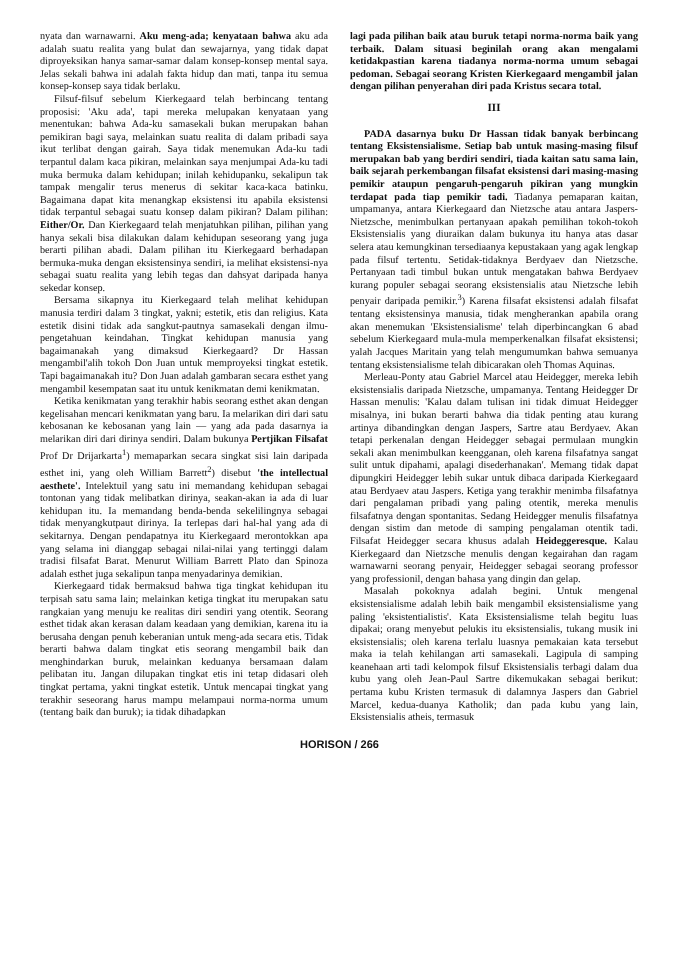nyata dan warnawarni. Aku meng-ada; kenyataan bahwa aku ada adalah suatu realita yang bulat dan sewajarnya, yang tidak dapat diproyeksikan hanya samar-samar dalam konsep-konsep mental saya. Jelas sekali bahwa ini adalah fakta hidup dan mati, tanpa itu semua konsep-konsep saya tidak berlaku.
Filsuf-filsuf sebelum Kierkegaard telah berbincang tentang proposisi: 'Aku ada', tapi mereka melupakan kenyataan yang menentukan: bahwa Ada-ku samasekali bukan merupakan bahan pemikiran bagi saya, melainkan suatu realita di dalam pribadi saya ikut terlibat dengan gairah. Saya tidak menemukan Ada-ku tadi terpantul dalam kaca pikiran, melainkan saya menjumpai Ada-ku tadi muka bermuka dalam kehidupan; inilah kehidupanku, sekalipun tak tampak mengalir terus menerus di sekitar kaca-kaca batinku. Bagaimana dapat kita menangkap eksistensi itu apabila eksistensi tidak terpantul sebagai suatu konsep dalam pikiran? Dalam pilihan: Either/Or. Dan Kierkegaard telah menjatuhkan pilihan, pilihan yang hanya sekali bisa dilakukan dalam kehidupan seseorang yang juga berarti pilihan abadi. Dalam pilihan itu Kierkegaard berhadapan bermuka-muka dengan eksistensinya sendiri, ia melihat eksistensi-nya sebagai suatu realita yang lebih tegas dan dahsyat daripada hanya sekedar konsep.
Bersama sikapnya itu Kierkegaard telah melihat kehidupan manusia terdiri dalam 3 tingkat, yakni; estetik, etis dan religius. Kata estetik disini tidak ada sangkut-pautnya samasekali dengan ilmu-pengetahuan keindahan. Tingkat kehidupan manusia yang bagaimanakah yang dimaksud Kierkegaard? Dr Hassan mengambil'alih tokoh Don Juan untuk memproyeksi tingkat estetik. Tapi bagaimanakah itu? Don Juan adalah gambaran secara esthet yang mengambil kesempatan saat itu untuk kenikmatan demi kenikmatan.
Ketika kenikmatan yang terakhir habis seorang esthet akan dengan kegelisahan mencari kenikmatan yang baru. Ia melarikan diri dari satu kebosanan ke kebosanan yang lain — yang ada pada dasarnya ia melarikan diri dari dirinya sendiri. Dalam bukunya Pertjikan Filsafat Prof Dr Drijarkarta<sup>1</sup>) memaparkan secara singkat sisi lain daripada esthet ini, yang oleh William Barrett<sup>2</sup>) disebut 'the intellectual aesthete'. Intelektuil yang satu ini memandang kehidupan sebagai tontonan yang tidak melibatkan dirinya, seakan-akan ia ada di luar kehidupan itu. Ia memandang benda-benda sekelilingnya sebagai tidak menyangkutpaut dirinya. Ia terlepas dari hal-hal yang ada di sekitarnya. Dengan pendapatnya itu Kierkegaard merontokkan apa yang selama ini dianggap sebagai nilai-nilai yang tertinggi dalam tradisi filsafat Barat. Menurut William Barrett Plato dan Spinoza adalah esthet juga sekalipun tanpa menyadarinya demikian.
Kierkegaard tidak bermaksud bahwa tiga tingkat kehidupan itu terpisah satu sama lain; melainkan ketiga tingkat itu merupakan satu rangkaian yang menuju ke realitas diri sendiri yang otentik. Seorang esthet tidak akan kerasan dalam keadaan yang demikian, karena itu ia berusaha dengan penuh keberanian untuk meng-ada secara etis. Tidak berarti bahwa dalam tingkat etis seorang mengambil baik dan menghindarkan buruk, melainkan keduanya bersamaan dalam pelibatan itu. Jangan dilupakan tingkat etis ini tetap didasari oleh tingkat pertama, yakni tingkat estetik. Untuk mencapai tingkat yang terakhir seseorang harus mampu melampaui norma-norma umum (tentang baik dan buruk); ia tidak dihadapkan
lagi pada pilihan baik atau buruk tetapi norma-norma baik yang terbaik. Dalam situasi beginilah orang akan mengalami ketidakpastian karena tiadanya norma-norma umum sebagai pedoman. Sebagai seorang Kristen Kierkegaard mengambil jalan dengan pilihan penyerahan diri pada Kristus secara total.
III
PADA dasarnya buku Dr Hassan tidak banyak berbincang tentang Eksistensialisme. Setiap bab untuk masing-masing filsuf merupakan bab yang berdiri sendiri, tiada kaitan satu sama lain, baik sejarah perkembangan filsafat eksistensi dari masing-masing pemikir ataupun pengaruh-pengaruh pikiran yang mungkin terdapat pada tiap pemikir tadi. Tiadanya pemaparan kaitan, umpamanya, antara Kierkegaard dan Nietzsche atau antara Jaspers-Nietzsche, menimbulkan pertanyaan apakah pemilihan tokoh-tokoh Eksistensialis yang diuraikan dalam bukunya itu hanya atas dasar selera atau kemungkinan tersediaanya kepustakaan yang agak lengkap pada filsuf tertentu. Setidak-tidaknya Berdyaev dan Nietzsche. Pertanyaan tadi timbul bukan untuk mengatakan bahwa Berdyaev kurang populer sebagai seorang eksistensialis atau Nietzsche lebih penyair daripada pemikir.<sup>3</sup>) Karena filsafat eksistensi adalah filsafat tentang eksistensinya manusia, tidak mengherankan apabila orang akan menemukan 'Eksistensialisme' telah diperbincangkan 6 abad sebelum Kierkegaard mula-mula memperkenalkan filsafat eksistensi; yalah Jacques Maritain yang telah mengumumkan bahwa semuanya tentang eksistensialisme telah dibicarakan oleh Thomas Aquinas.
Merleau-Ponty atau Gabriel Marcel atau Heidegger, mereka lebih eksistensialis daripada Nietzsche, umpamanya. Tentang Heidegger Dr Hassan menulis: 'Kalau dalam tulisan ini tidak dimuat Heidegger misalnya, ini bukan berarti bahwa dia tidak penting atau kurang artinya dibandingkan dengan Jaspers, Sartre atau Berdyaev. Akan tetapi perkenalan dengan Heidegger sebagai permulaan mungkin sekali akan menimbulkan keengganan, oleh karena filsafatnya sangat sulit untuk dipahami, apalagi disederhanakan'. Memang tidak dapat dipungkiri Heidegger lebih sukar untuk dibaca daripada Kierkegaard atau Berdyaev atau Jaspers. Ketiga yang terakhir menimba filsafatnya dari pengalaman pribadi yang paling otentik, mereka menulis filsafatnya dengan spontanitas. Sedang Heidegger menulis filsafatnya dengan sistim dan metode di samping pengalaman otentik tadi. Filsafat Heidegger secara khusus adalah Heideggeresque. Kalau Kierkegaard dan Nietzsche menulis dengan kegairahan dan ragam warnawarni seorang penyair, Heidegger sebagai seorang professor yang professionil, dengan bahasa yang dingin dan gelap.
Masalah pokoknya adalah begini. Untuk mengenal eksistensialisme adalah lebih baik mengambil eksistensialisme yang paling 'eksistentialistis'. Kata Eksistensialisme telah begitu luas dipakai; orang menyebut pelukis itu eksistensialis, tukang musik ini eksistensialis; oleh karena terlalu luasnya pemakaian kata tersebut maka ia telah kehilangan arti samasekali. Lagipula di samping keanehaan arti tadi kelompok filsuf Eksistensialis terbagi dalam dua kubu yang oleh Jean-Paul Sartre dikemukakan sebagai berikut: pertama kubu Kristen termasuk di dalamnya Jaspers dan Gabriel Marcel, kedua-duanya Katholik; dan pada kubu yang lain, Eksistensialis atheis, termasuk
HORISON / 266